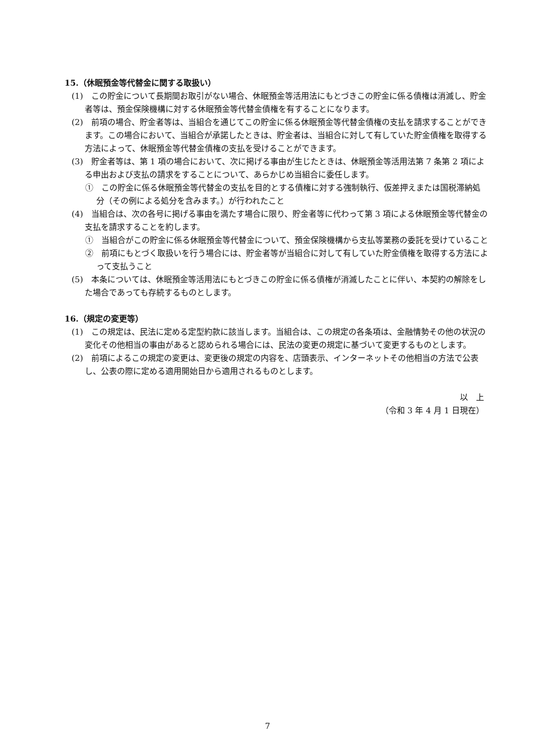15.（休眠預金等代替金に関する取扱い）
(1)　この貯金について長期間お取引がない場合、休眠預金等活用法にもとづきこの貯金に係る債権は消滅し、貯金者等は、預金保険機構に対する休眠預金等代替金債権を有することになります。
(2)　前項の場合、貯金者等は、当組合を通じてこの貯金に係る休眠預金等代替金債権の支払を請求することができます。この場合において、当組合が承諾したときは、貯金者は、当組合に対して有していた貯金債権を取得する方法によって、休眠預金等代替金債権の支払を受けることができます。
(3)　貯金者等は、第 1 項の場合において、次に掲げる事由が生じたときは、休眠預金等活用法第 7 条第 2 項による申出および支払の請求をすることについて、あらかじめ当組合に委任します。
①　この貯金に係る休眠預金等代替金の支払を目的とする債権に対する強制執行、仮差押えまたは国税滞納処分（その例による処分を含みます。）が行われたこと
(4)　当組合は、次の各号に掲げる事由を満たす場合に限り、貯金者等に代わって第 3 項による休眠預金等代替金の支払を請求することを約します。
①　当組合がこの貯金に係る休眠預金等代替金について、預金保険機構から支払等業務の委託を受けていること
②　前項にもとづく取扱いを行う場合には、貯金者等が当組合に対して有していた貯金債権を取得する方法によって支払うこと
(5)　本条については、休眠預金等活用法にもとづきこの貯金に係る債権が消滅したことに伴い、本契約の解除をした場合であっても存続するものとします。
16.（規定の変更等）
(1)　この規定は、民法に定める定型約款に該当します。当組合は、この規定の各条項は、金融情勢その他の状況の変化その他相当の事由があると認められる場合には、民法の変更の規定に基づいて変更するものとします。
(2)　前項によるこの規定の変更は、変更後の規定の内容を、店頭表示、インターネットその他相当の方法で公表し、公表の際に定める適用開始日から適用されるものとします。
以　上
（令和 3 年 4 月 1 日現在）
7